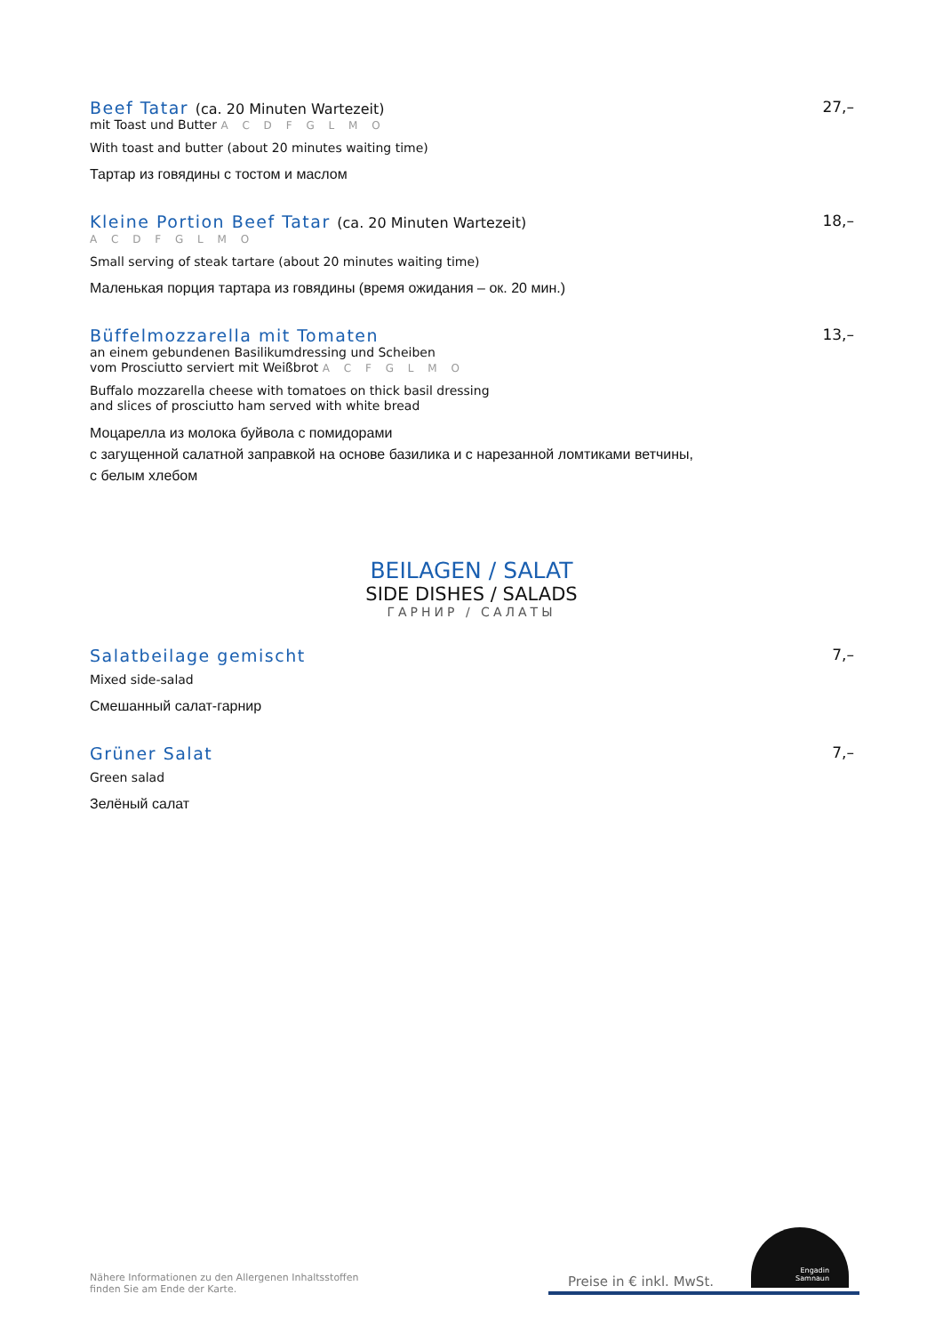Beef Tatar (ca. 20 Minuten Wartezeit)
27,–
mit Toast und Butter A C D F G L M O
With toast and butter (about 20 minutes waiting time)
Тартар из говядины с тостом и маслом
Kleine Portion Beef Tatar (ca. 20 Minuten Wartezeit)
18,–
A C D F G L M O
Small serving of steak tartare (about 20 minutes waiting time)
Маленькая порция тартара из говядины (время ожидания – ок. 20 мин.)
Büffelmozzarella mit Tomaten
13,–
an einem gebundenen Basilikumdressing und Scheiben
vom Prosciutto serviert mit Weißbrot A C F G L M O
Buffalo mozzarella cheese with tomatoes on thick basil dressing
and slices of prosciutto ham served with white bread
Моцарелла из молока буйвола с помидорами
с загущенной салатной заправкой на основе базилика и с нарезанной ломтиками ветчины,
с белым хлебом
BEILAGEN / SALAT
SIDE DISHES / SALADS
ГАРНИР / САЛАТЫ
Salatbeilage gemischt
7,–
Mixed side-salad
Смешанный салат-гарнир
Grüner Salat
7,–
Green salad
Зелёный салат
Nähere Informationen zu den Allergenen Inhaltsstoffen
finden Sie am Ende der Karte.
Preise in € inkl. MwSt.
Engadin
Samnaun